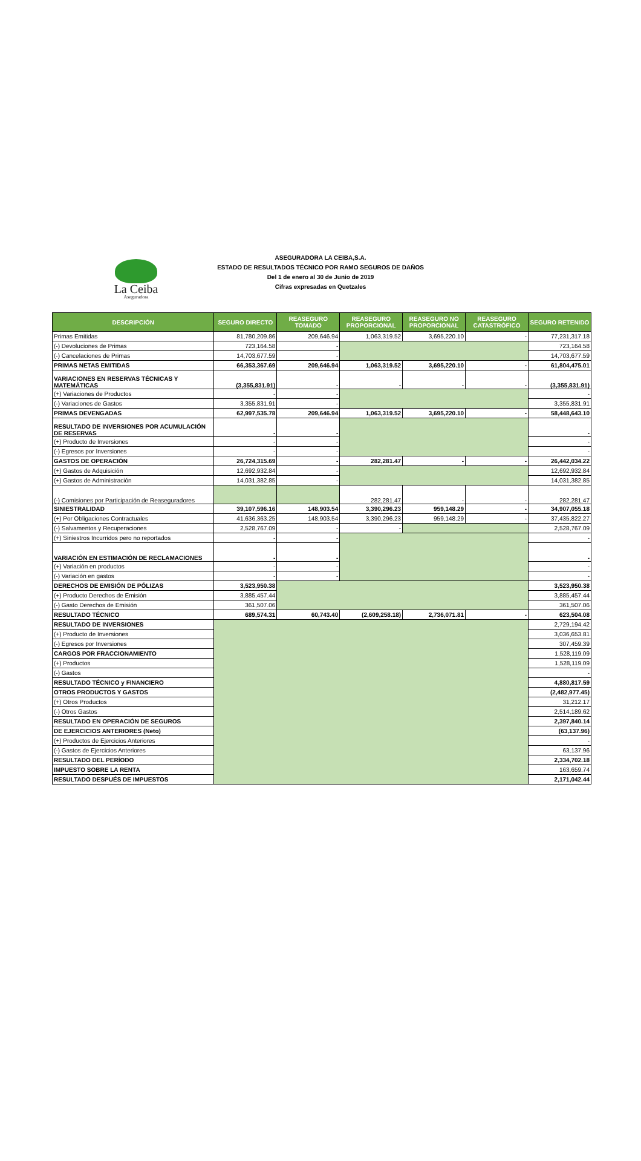La Ceiba
Aseguradora
ASEGURADORA LA CEIBA,S.A.
ESTADO DE RESULTADOS TÉCNICO POR RAMO SEGUROS DE DAÑOS
Del 1 de enero al 30 de Junio de 2019
Cifras expresadas en Quetzales
| DESCRIPCIÓN | SEGURO DIRECTO | REASEGURO TOMADO | REASEGURO PROPORCIONAL | REASEGURO NO PROPORCIONAL | REASEGURO CATASTRÓFICO | SEGURO RETENIDO |
| --- | --- | --- | --- | --- | --- | --- |
| Primas Emitidas | 81,780,209.86 | 209,646.94 | 1,063,319.52 | 3,695,220.10 | - | 77,231,317.18 |
| (-) Devoluciones de Primas | 723,164.58 | - | | | | 723,164.58 |
| (-) Cancelaciones de Primas | 14,703,677.59 | - | | | | 14,703,677.59 |
| PRIMAS NETAS EMITIDAS | 66,353,367.69 | 209,646.94 | 1,063,319.52 | 3,695,220.10 | - | 61,804,475.01 |
| VARIACIONES EN RESERVAS TÉCNICAS Y MATEMÁTICAS | (3,355,831.91) | - | - | - | - | (3,355,831.91) |
| (+) Variaciones de Productos | - | - | | | | - |
| (-) Variaciones de Gastos | 3,355,831.91 | - | | | | 3,355,831.91 |
| PRIMAS DEVENGADAS | 62,997,535.78 | 209,646.94 | 1,063,319.52 | 3,695,220.10 | - | 58,448,643.10 |
| RESULTADO DE INVERSIONES POR ACUMULACIÓN DE RESERVAS | - | - | | | | - |
| (+) Producto de Inversiones | - | - | | | | - |
| (-) Egresos por Inversiones | - | - | | | | - |
| GASTOS DE OPERACIÓN | 26,724,315.69 | - | 282,281.47 | - | - | 26,442,034.22 |
| (+) Gastos de Adquisición | 12,692,932.84 | - | | | | 12,692,932.84 |
| (+) Gastos de Administración | 14,031,382.85 | - | | | | 14,031,382.85 |
| (-) Comisiones por Participación de Reaseguradores | | | 282,281.47 | - | - | 282,281.47 |
| SINIESTRALIDAD | 39,107,596.16 | 148,903.54 | 3,390,296.23 | 959,148.29 | - | 34,907,055.18 |
| (+) Por Obligaciones Contractuales | 41,636,363.25 | 148,903.54 | 3,390,296.23 | 959,148.29 | - | 37,435,822.27 |
| (-) Salvamentos y Recuperaciones | 2,528,767.09 | - | - | | | 2,528,767.09 |
| (+) Siniestros Incurridos pero no reportados | - | - | | | | - |
| VARIACIÓN EN ESTIMACIÓN DE RECLAMACIONES | - | - | | | | - |
| (+) Variación en productos | - | - | | | | - |
| (-) Variación en gastos | - | - | | | | - |
| DERECHOS DE EMISIÓN DE PÓLIZAS | 3,523,950.38 | | | | | 3,523,950.38 |
| (+) Producto Derechos de Emisión | 3,885,457.44 | | | | | 3,885,457.44 |
| (-) Gasto Derechos de Emisión | 361,507.06 | | | | | 361,507.06 |
| RESULTADO TÉCNICO | 689,574.31 | 60,743.40 | (2,609,258.18) | 2,736,071.81 | - | 623,504.08 |
| RESULTADO DE INVERSIONES | | | | | | 2,729,194.42 |
| (+) Producto de Inversiones | | | | | | 3,036,653.81 |
| (-) Egresos por Inversiones | | | | | | 307,459.39 |
| CARGOS POR FRACCIONAMIENTO | | | | | | 1,528,119.09 |
| (+) Productos | | | | | | 1,528,119.09 |
| (-) Gastos | | | | | | - |
| RESULTADO TÉCNICO y FINANCIERO | | | | | | 4,880,817.59 |
| OTROS PRODUCTOS Y GASTOS | | | | | | (2,482,977.45) |
| (+) Otros Productos | | | | | | 31,212.17 |
| (-) Otros Gastos | | | | | | 2,514,189.62 |
| RESULTADO EN OPERACIÓN DE SEGUROS | | | | | | 2,397,840.14 |
| DE EJERCICIOS ANTERIORES (Neto) | | | | | | (63,137.96) |
| (+) Productos de Ejercicios Anteriores | | | | | | - |
| (-) Gastos de Ejercicios Anteriores | | | | | | 63,137.96 |
| RESULTADO DEL PERÍODO | | | | | | 2,334,702.18 |
| IMPUESTO SOBRE LA RENTA | | | | | | 163,659.74 |
| RESULTADO DESPUÉS DE IMPUESTOS | | | | | | 2,171,042.44 |